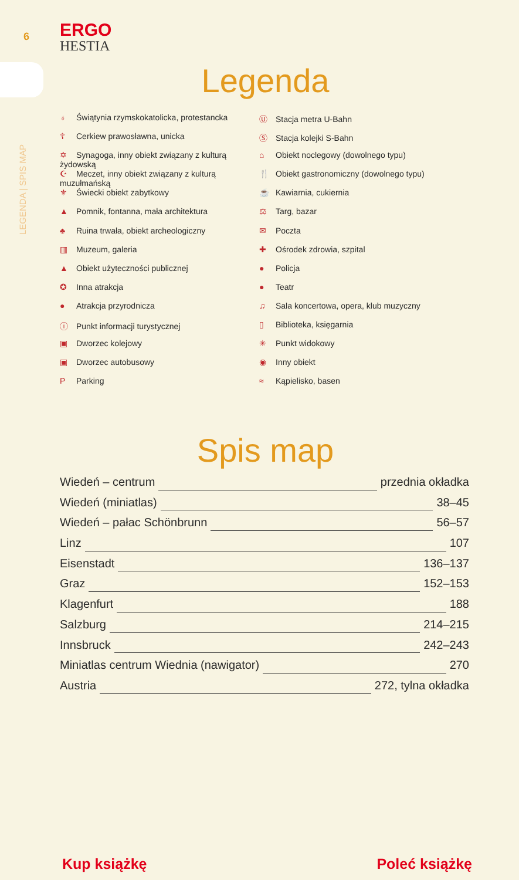6
ERGO
HESTIA
LEGENDA | SPIS MAP
Legenda
♁ Świątynia rzymskokatolicka, protestancka
☦ Cerkiew prawosławna, unicka
✡ Synagoga, inny obiekt związany z kulturą żydowską
☪ Meczet, inny obiekt związany z kulturą muzułmańską
⚜ Świecki obiekt zabytkowy
▲ Pomnik, fontanna, mała architektura
♣ Ruina trwała, obiekt archeologiczny
▥ Muzeum, galeria
▲ Obiekt użyteczności publicznej
✪ Inna atrakcja
● Atrakcja przyrodnicza
ⓘ Punkt informacji turystycznej
▣ Dworzec kolejowy
▣ Dworzec autobusowy
P Parking
Ⓤ Stacja metra U-Bahn
Ⓢ Stacja kolejki S-Bahn
⌂ Obiekt noclegowy (dowolnego typu)
🍴 Obiekt gastronomiczny (dowolnego typu)
☕ Kawiarnia, cukiernia
⚖ Targ, bazar
✉ Poczta
✚ Ośrodek zdrowia, szpital
● Policja
● Teatr
♫ Sala koncertowa, opera, klub muzyczny
▯ Biblioteka, księgarnia
✳ Punkt widokowy
◉ Inny obiekt
≈ Kąpielisko, basen
Spis map
Wiedeń – centrum przednia okładka
Wiedeń (miniatlas) 38–45
Wiedeń – pałac Schönbrunn 56–57
Linz 107
Eisenstadt 136–137
Graz 152–153
Klagenfurt 188
Salzburg 214–215
Innsbruck 242–243
Miniatlas centrum Wiednia (nawigator) 270
Austria 272, tylna okładka
Kup książkę Poleć książkę